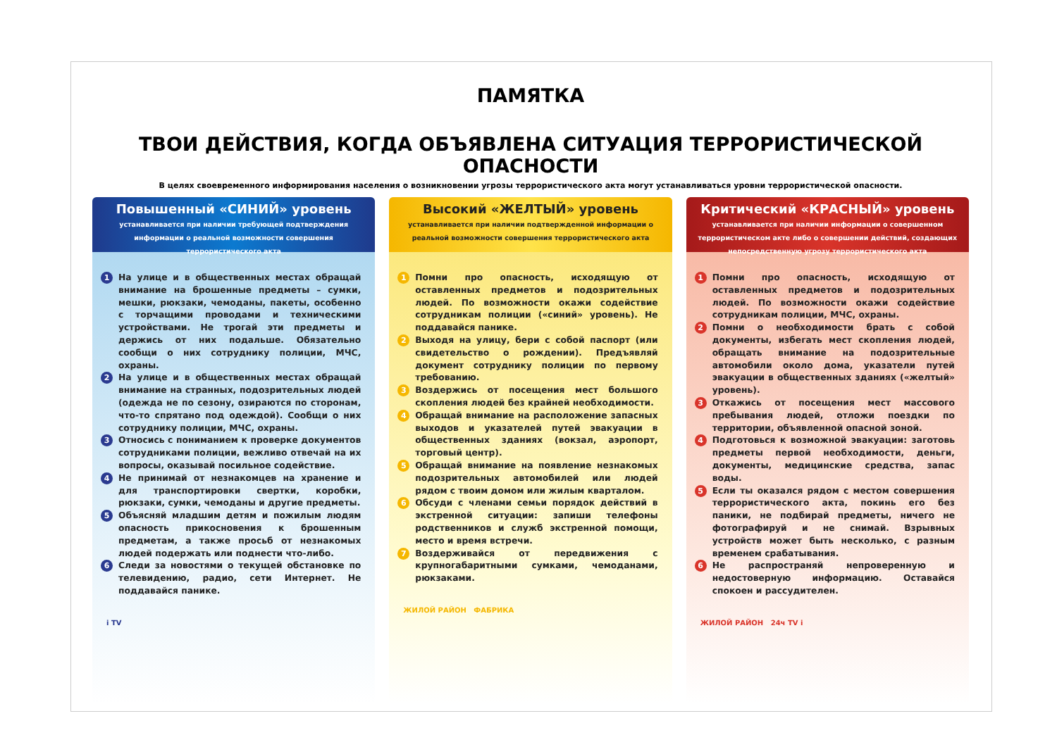ПАМЯТКА
ТВОИ ДЕЙСТВИЯ, КОГДА ОБЪЯВЛЕНА СИТУАЦИЯ ТЕРРОРИСТИЧЕСКОЙ ОПАСНОСТИ
В целях своевременного информирования населения о возникновении угрозы террористического акта могут устанавливаться уровни террористической опасности.
Повышенный «СИНИЙ» уровень
устанавливается при наличии требующей подтверждения информации о реальной возможности совершения террористического акта
1 На улице и в общественных местах обращай внимание на брошенные предметы – сумки, мешки, рюкзаки, чемоданы, пакеты, особенно с торчащими проводами и техническими устройствами. Не трогай эти предметы и держись от них подальше. Обязательно сообщи о них сотруднику полиции, МЧС, охраны.
2 На улице и в общественных местах обращай внимание на странных, подозрительных людей (одежда не по сезону, озираются по сторонам, что-то спрятано под одеждой). Сообщи о них сотруднику полиции, МЧС, охраны.
3 Относись с пониманием к проверке документов сотрудниками полиции, вежливо отвечай на их вопросы, оказывай посильное содействие.
4 Не принимай от незнакомцев на хранение и для транспортировки свертки, коробки, рюкзаки, сумки, чемоданы и другие предметы.
5 Объясняй младшим детям и пожилым людям опасность прикосновения к брошенным предметам, а также просьб от незнакомых людей подержать или поднести что-либо.
6 Следи за новостями о текущей обстановке по телевидению, радио, сети Интернет. Не поддавайся панике.
i TV
Высокий «ЖЕЛТЫЙ» уровень
устанавливается при наличии подтвержденной информации о реальной возможности совершения террористического акта
1 Помни про опасность, исходящую от оставленных предметов и подозрительных людей. По возможности окажи содействие сотрудникам полиции («синий» уровень). Не поддавайся панике.
2 Выходя на улицу, бери с собой паспорт (или свидетельство о рождении). Предъявляй документ сотруднику полиции по первому требованию.
3 Воздержись от посещения мест большого скопления людей без крайней необходимости.
4 Обращай внимание на расположение запасных выходов и указателей путей эвакуации в общественных зданиях (вокзал, аэропорт, торговый центр).
5 Обращай внимание на появление незнакомых подозрительных автомобилей или людей рядом с твоим домом или жилым кварталом.
6 Обсуди с членами семьи порядок действий в экстренной ситуации: запиши телефоны родственников и служб экстренной помощи, место и время встречи.
7 Воздерживайся от передвижения с крупногабаритными сумками, чемоданами, рюкзаками.
ЖИЛОЙ РАЙОН ФАБРИКА
Критический «КРАСНЫЙ» уровень
устанавливается при наличии информации о совершенном террористическом акте либо о совершении действий, создающих непосредственную угрозу террористического акта
1 Помни про опасность, исходящую от оставленных предметов и подозрительных людей. По возможности окажи содействие сотрудникам полиции, МЧС, охраны.
2 Помни о необходимости брать с собой документы, избегать мест скопления людей, обращать внимание на подозрительные автомобили около дома, указатели путей эвакуации в общественных зданиях («желтый» уровень).
3 Откажись от посещения мест массового пребывания людей, отложи поездки по территории, объявленной опасной зоной.
4 Подготовься к возможной эвакуации: заготовь предметы первой необходимости, деньги, документы, медицинские средства, запас воды.
5 Если ты оказался рядом с местом совершения террористического акта, покинь его без паники, не подбирай предметы, ничего не фотографируй и не снимай. Взрывных устройств может быть несколько, с разным временем срабатывания.
6 Не распространяй непроверенную и недостоверную информацию. Оставайся спокоен и рассудителен.
ЖИЛОЙ РАЙОН 24ч TV i